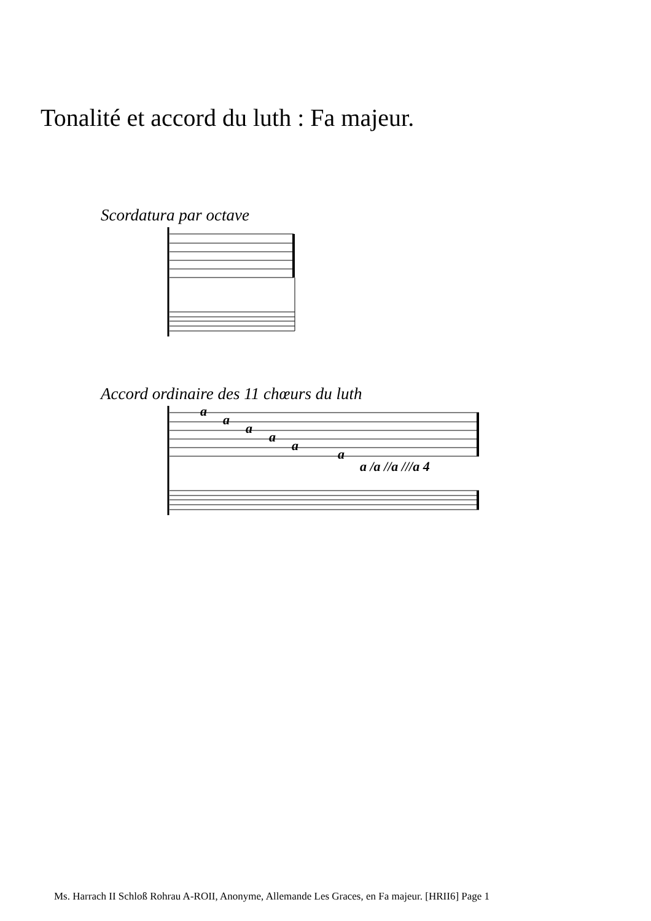Tonalité et accord du luth : Fa majeur.
Scordatura par octave
Accord ordinaire des 11 chœurs du luth
a
a
a
a
a
a
a /a //a ///a 4
Ms. Harrach II Schloß Rohrau A-ROII, Anonyme, Allemande Les Graces, en Fa majeur. [HRII6] Page 1